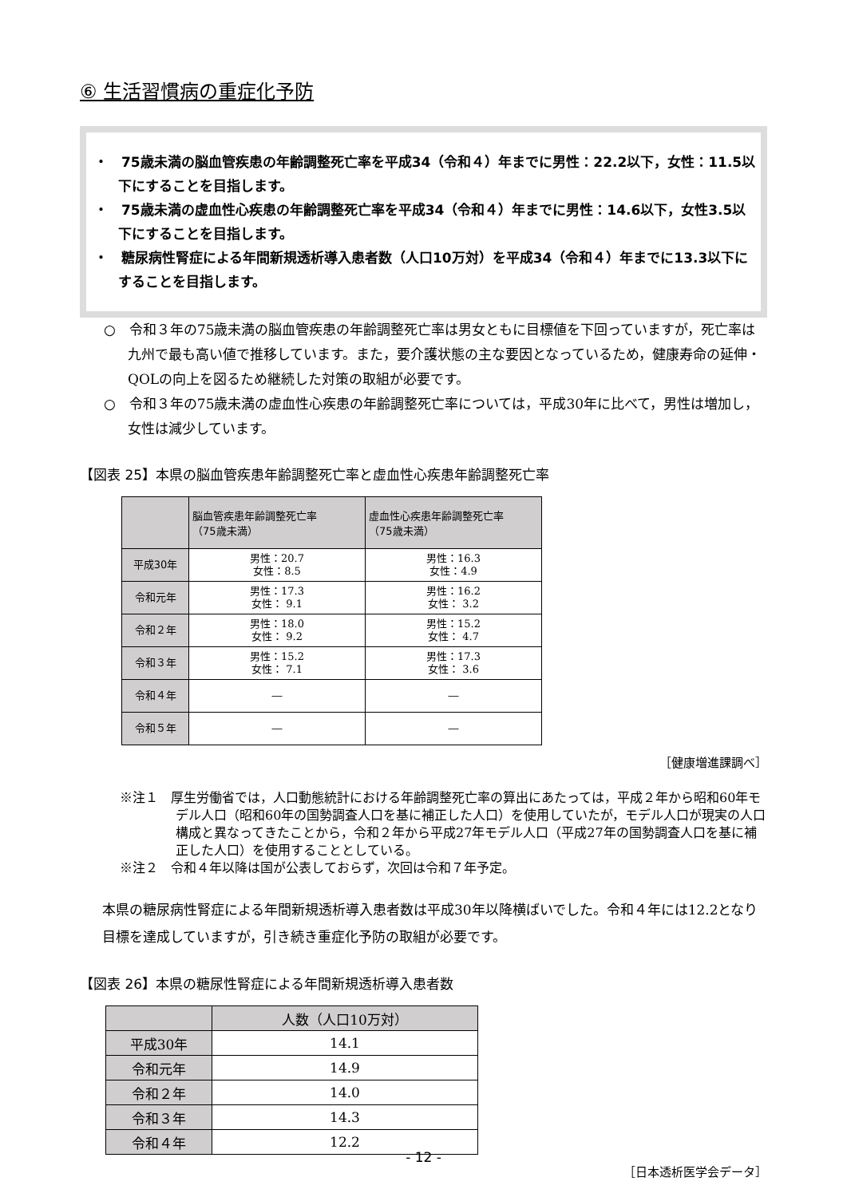⑥ 生活習慣病の重症化予防
・　75歳未満の脳血管疾患の年齢調整死亡率を平成34（令和４）年までに男性：22.2以下，女性：11.5以下にすることを目指します。
・　75歳未満の虚血性心疾患の年齢調整死亡率を平成34（令和４）年までに男性：14.6以下，女性3.5以下にすることを目指します。
・　糖尿病性腎症による年間新規透析導入患者数（人口10万対）を平成34（令和４）年までに13.3以下にすることを目指します。
○　令和３年の75歳未満の脳血管疾患の年齢調整死亡率は男女ともに目標値を下回っていますが，死亡率は九州で最も高い値で推移しています。また，要介護状態の主な要因となっているため，健康寿命の延伸・QOLの向上を図るため継続した対策の取組が必要です。
○　令和３年の75歳未満の虚血性心疾患の年齢調整死亡率については，平成30年に比べて，男性は増加し，女性は減少しています。
【図表 25】本県の脳血管疾患年齢調整死亡率と虚血性心疾患年齢調整死亡率
| | 脳血管疾患年齢調整死亡率 （75歳未満） | 虚血性心疾患年齢調整死亡率 （75歳未満） |
| --- | --- | --- |
| 平成30年 | 男性：20.7 女性：8.5 | 男性：16.3 女性：4.9 |
| 令和元年 | 男性：17.3 女性： 9.1 | 男性：16.2 女性： 3.2 |
| 令和２年 | 男性：18.0 女性： 9.2 | 男性：15.2 女性： 4.7 |
| 令和３年 | 男性：15.2 女性： 7.1 | 男性：17.3 女性： 3.6 |
| 令和４年 | ― | ― |
| 令和５年 | ― | ― |
［健康増進課調べ］
※注１　厚生労働省では，人口動態統計における年齢調整死亡率の算出にあたっては，平成２年から昭和60年モデル人口（昭和60年の国勢調査人口を基に補正した人口）を使用していたが，モデル人口が現実の人口構成と異なってきたことから，令和２年から平成27年モデル人口（平成27年の国勢調査人口を基に補正した人口）を使用することとしている。
※注２　令和４年以降は国が公表しておらず，次回は令和７年予定。
本県の糖尿病性腎症による年間新規透析導入患者数は平成30年以降横ばいでした。令和４年には12.2となり目標を達成していますが，引き続き重症化予防の取組が必要です。
【図表 26】本県の糖尿性腎症による年間新規透析導入患者数
| | 人数（人口10万対） |
| 平成30年 | 14.1 |
| 令和元年 | 14.9 |
| 令和２年 | 14.0 |
| 令和３年 | 14.3 |
| 令和４年 | 12.2 |
［日本透析医学会データ］
- 12 -